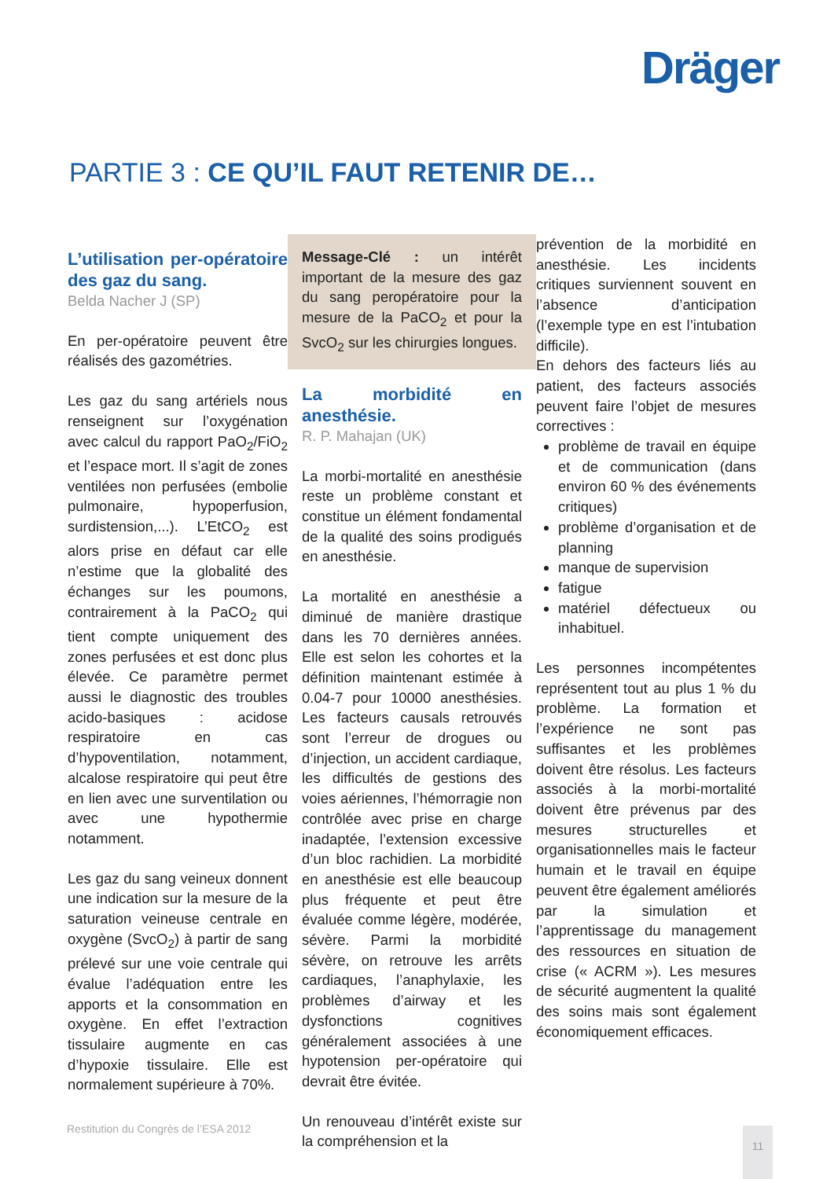Dräger
PARTIE 3 : CE QU’IL FAUT RETENIR DE…
L’utilisation per-opératoire des gaz du sang.
Belda Nacher J (SP)
En per-opératoire peuvent être réalisés des gazométries.
Les gaz du sang artériels nous renseignent sur l’oxygénation avec calcul du rapport PaO<sub>2</sub>/FiO<sub>2</sub> et l’espace mort. Il s’agit de zones ventilées non perfusées (embolie pulmonaire, hypoperfusion, surdistension,...). L’EtCO<sub>2</sub> est alors prise en défaut car elle n’estime que la globalité des échanges sur les poumons, contrairement à la PaCO<sub>2</sub> qui tient compte uniquement des zones perfusées et est donc plus élevée. Ce paramètre permet aussi le diagnostic des troubles acido-basiques : acidose respiratoire en cas d’hypoventilation, notamment, alcalose respiratoire qui peut être en lien avec une surventilation ou avec une hypothermie notamment.
Les gaz du sang veineux donnent une indication sur la mesure de la saturation veineuse centrale en oxygène (SvcO<sub>2</sub>) à partir de sang prélevé sur une voie centrale qui évalue l’adéquation entre les apports et la consommation en oxygène. En effet l’extraction tissulaire augmente en cas d’hypoxie tissulaire. Elle est normalement supérieure à 70%.
Message-Clé : un intérêt important de la mesure des gaz du sang peropératoire pour la mesure de la PaCO<sub>2</sub> et pour la SvcO<sub>2</sub> sur les chirurgies longues.
La morbidité en anesthésie.
R. P. Mahajan (UK)
La morbi-mortalité en anesthésie reste un problème constant et constitue un élément fondamental de la qualité des soins prodigués en anesthésie.
La mortalité en anesthésie a diminué de manière drastique dans les 70 dernières années. Elle est selon les cohortes et la définition maintenant estimée à 0.04-7 pour 10000 anesthésies. Les facteurs causals retrouvés sont l’erreur de drogues ou d’injection, un accident cardiaque, les difficultés de gestions des voies aériennes, l’hémorragie non contrôlée avec prise en charge inadaptée, l’extension excessive d’un bloc rachidien. La morbidité en anesthésie est elle beaucoup plus fréquente et peut être évaluée comme légère, modérée, sévère. Parmi la morbidité sévère, on retrouve les arrêts cardiaques, l’anaphylaxie, les problèmes d’airway et les dysfonctions cognitives généralement associées à une hypotension per-opératoire qui devrait être évitée.
Un renouveau d’intérêt existe sur la compréhension et la
prévention de la morbidité en anesthésie. Les incidents critiques surviennent souvent en l’absence d’anticipation (l’exemple type en est l’intubation difficile).
En dehors des facteurs liés au patient, des facteurs associés peuvent faire l’objet de mesures correctives :
problème de travail en équipe et de communication (dans environ 60 % des événements critiques)
problème d’organisation et de planning
manque de supervision
fatigue
matériel défectueux ou inhabituel.
Les personnes incompétentes représentent tout au plus 1 % du problème. La formation et l’expérience ne sont pas suffisantes et les problèmes doivent être résolus. Les facteurs associés à la morbi-mortalité doivent être prévenus par des mesures structurelles et organisationnelles mais le facteur humain et le travail en équipe peuvent être également améliorés par la simulation et l’apprentissage du management des ressources en situation de crise (« ACRM »). Les mesures de sécurité augmentent la qualité des soins mais sont également économiquement efficaces.
Restitution du Congrès de l’ESA 2012
11